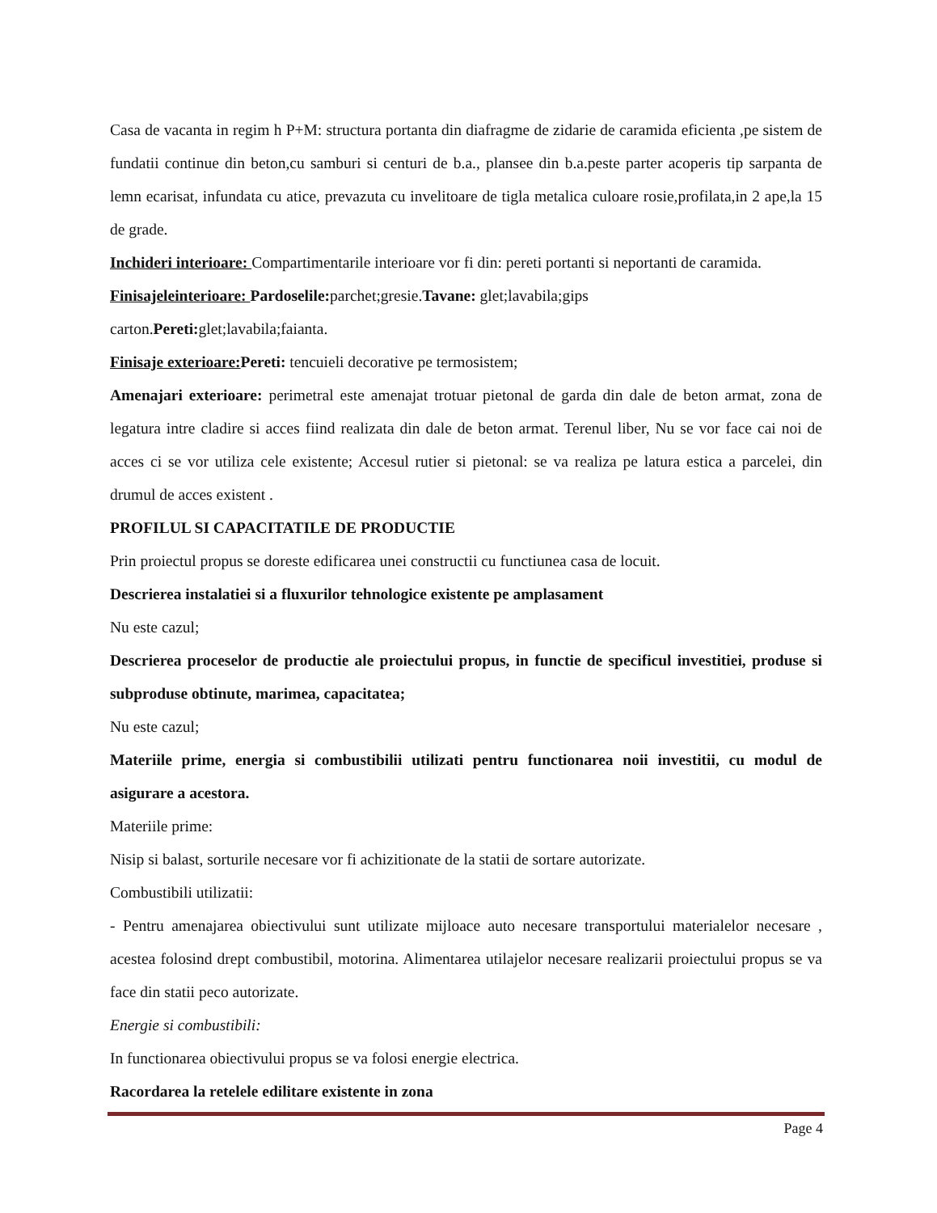Casa de vacanta in regim h P+M: structura portanta din diafragme de zidarie de caramida eficienta ,pe sistem de fundatii continue din beton,cu samburi si centuri de b.a., plansee din b.a.peste parter acoperis tip sarpanta de lemn ecarisat, infundata cu atice, prevazuta cu invelitoare de tigla metalica culoare rosie,profilata,in 2 ape,la 15 de grade.
Inchideri interioare: Compartimentarile interioare vor fi din: pereti portanti si neportanti de caramida.
Finisajeleinterioare: Pardoselile: parchet;gresie.Tavane: glet;lavabila;gips
carton.Pereti: glet;lavabila;faianta.
Finisaje exterioare: Pereti: tencuieli decorative pe termosistem;
Amenajari exterioare: perimetral este amenajat trotuar pietonal de garda din dale de beton armat, zona de legatura intre cladire si acces fiind realizata din dale de beton armat. Terenul liber, Nu se vor face cai noi de acces ci se vor utiliza cele existente; Accesul rutier si pietonal: se va realiza pe latura estica a parcelei, din drumul de acces existent .
PROFILUL SI CAPACITATILE DE PRODUCTIE
Prin proiectul propus se doreste edificarea unei constructii cu functiunea casa de locuit.
Descrierea instalatiei si a fluxurilor tehnologice existente pe amplasament
Nu este cazul;
Descrierea proceselor de productie ale proiectului propus, in functie de specificul investitiei, produse si subproduse obtinute, marimea, capacitatea;
Nu este cazul;
Materiile prime, energia si combustibilii utilizati pentru functionarea noii investitii, cu modul de asigurare a acestora.
Materiile prime:
Nisip si balast, sorturile necesare vor fi achizitionate de la statii de sortare autorizate.
Combustibili utilizatii:
- Pentru amenajarea obiectivului sunt utilizate mijloace auto necesare transportului materialelor necesare , acestea folosind drept combustibil, motorina. Alimentarea utilajelor necesare realizarii proiectului propus se va face din statii peco autorizate.
Energie si combustibili:
In functionarea obiectivului propus se va folosi energie electrica.
Racordarea la retelele edilitare existente in zona
Page 4